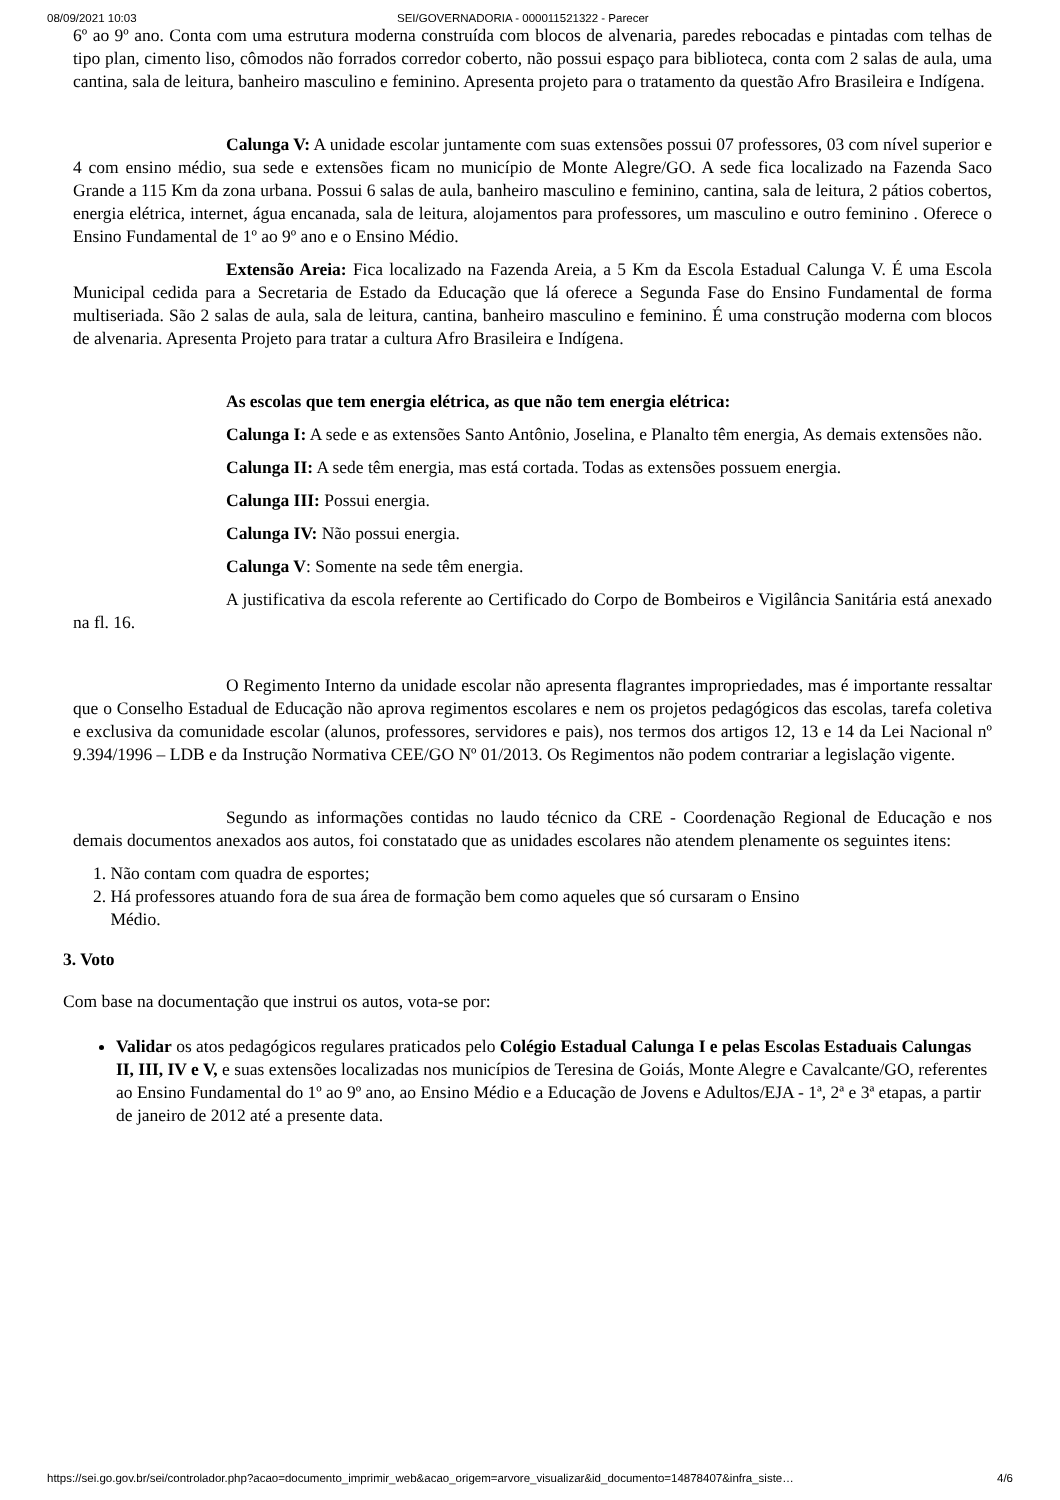08/09/2021 10:03 SEI/GOVERNADORIA - 000011521322 - Parecer
6º ao 9º ano. Conta com uma estrutura moderna construída com blocos de alvenaria, paredes rebocadas e pintadas com telhas de tipo plan, cimento liso, cômodos não forrados corredor coberto, não possui espaço para biblioteca, conta com 2 salas de aula, uma cantina, sala de leitura, banheiro masculino e feminino. Apresenta projeto para o tratamento da questão Afro Brasileira e Indígena.
Calunga V: A unidade escolar juntamente com suas extensões possui 07 professores, 03 com nível superior e 4 com ensino médio, sua sede e extensões ficam no município de Monte Alegre/GO. A sede fica localizado na Fazenda Saco Grande a 115 Km da zona urbana. Possui 6 salas de aula, banheiro masculino e feminino, cantina, sala de leitura, 2 pátios cobertos, energia elétrica, internet, água encanada, sala de leitura, alojamentos para professores, um masculino e outro feminino . Oferece o Ensino Fundamental de 1º ao 9º ano e o Ensino Médio.
Extensão Areia: Fica localizado na Fazenda Areia, a 5 Km da Escola Estadual Calunga V. É uma Escola Municipal cedida para a Secretaria de Estado da Educação que lá oferece a Segunda Fase do Ensino Fundamental de forma multiseriada. São 2 salas de aula, sala de leitura, cantina, banheiro masculino e feminino. É uma construção moderna com blocos de alvenaria. Apresenta Projeto para tratar a cultura Afro Brasileira e Indígena.
As escolas que tem energia elétrica, as que não tem energia elétrica:
Calunga I: A sede e as extensões Santo Antônio, Joselina, e Planalto têm energia, As demais extensões não.
Calunga II: A sede têm energia, mas está cortada. Todas as extensões possuem energia.
Calunga III: Possui energia.
Calunga IV: Não possui energia.
Calunga V: Somente na sede têm energia.
A justificativa da escola referente ao Certificado do Corpo de Bombeiros e Vigilância Sanitária está anexado na fl. 16.
O Regimento Interno da unidade escolar não apresenta flagrantes impropriedades, mas é importante ressaltar que o Conselho Estadual de Educação não aprova regimentos escolares e nem os projetos pedagógicos das escolas, tarefa coletiva e exclusiva da comunidade escolar (alunos, professores, servidores e pais), nos termos dos artigos 12, 13 e 14 da Lei Nacional nº 9.394/1996 – LDB e da Instrução Normativa CEE/GO Nº 01/2013. Os Regimentos não podem contrariar a legislação vigente.
Segundo as informações contidas no laudo técnico da CRE - Coordenação Regional de Educação e nos demais documentos anexados aos autos, foi constatado que as unidades escolares não atendem plenamente os seguintes itens:
1. Não contam com quadra de esportes;
2. Há professores atuando fora de sua área de formação bem como aqueles que só cursaram o Ensino
Médio.
3. Voto
Com base na documentação que instrui os autos, vota-se por:
Validar os atos pedagógicos regulares praticados pelo Colégio Estadual Calunga I e pelas Escolas Estaduais Calungas II, III, IV e V, e suas extensões localizadas nos municípios de Teresina de Goiás, Monte Alegre e Cavalcante/GO, referentes ao Ensino Fundamental do 1º ao 9º ano, ao Ensino Médio e a Educação de Jovens e Adultos/EJA - 1ª, 2ª e 3ª etapas, a partir de janeiro de 2012 até a presente data.
https://sei.go.gov.br/sei/controlador.php?acao=documento_imprimir_web&acao_origem=arvore_visualizar&id_documento=14878407&infra_siste… 4/6